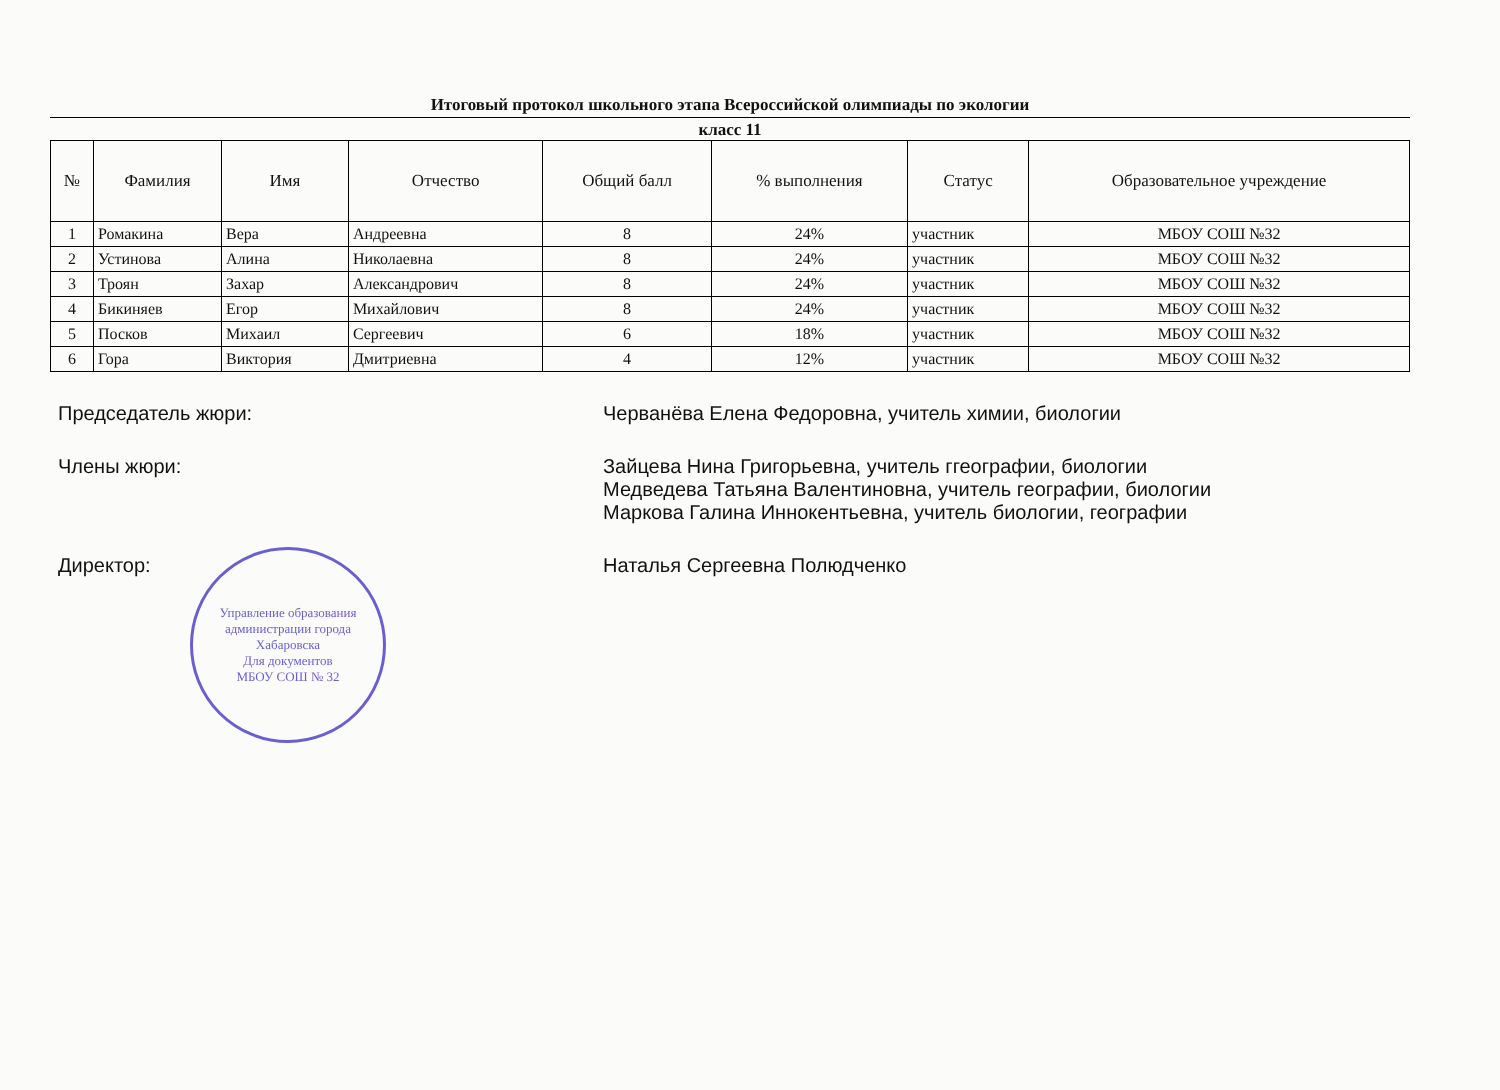Итоговый протокол школьного этапа Всероссийской олимпиады по экологии
класс 11
| № | Фамилия | Имя | Отчество | Общий балл | % выполнения | Статус | Образовательное учреждение |
| --- | --- | --- | --- | --- | --- | --- | --- |
| 1 | Ромакина | Вера | Андреевна | 8 | 24% | участник | МБОУ СОШ №32 |
| 2 | Устинова | Алина | Николаевна | 8 | 24% | участник | МБОУ СОШ №32 |
| 3 | Троян | Захар | Александрович | 8 | 24% | участник | МБОУ СОШ №32 |
| 4 | Бикиняев | Егор | Михайлович | 8 | 24% | участник | МБОУ СОШ №32 |
| 5 | Посков | Михаил | Сергеевич | 6 | 18% | участник | МБОУ СОШ №32 |
| 6 | Гора | Виктория | Дмитриевна | 4 | 12% | участник | МБОУ СОШ №32 |
Председатель жюри: Черванёва Елена Федоровна, учитель химии, биологии
Члены жюри: Зайцева Нина Григорьевна, учитель ггеографии, биологии
Медведева Татьяна Валентиновна, учитель географии, биологии
Маркова Галина Иннокентьевна, учитель биологии, географии
Директор: Наталья Сергеевна Полюдченко
Управление образования администрации города Хабаровска
Для документов
МБОУ СОШ № 32